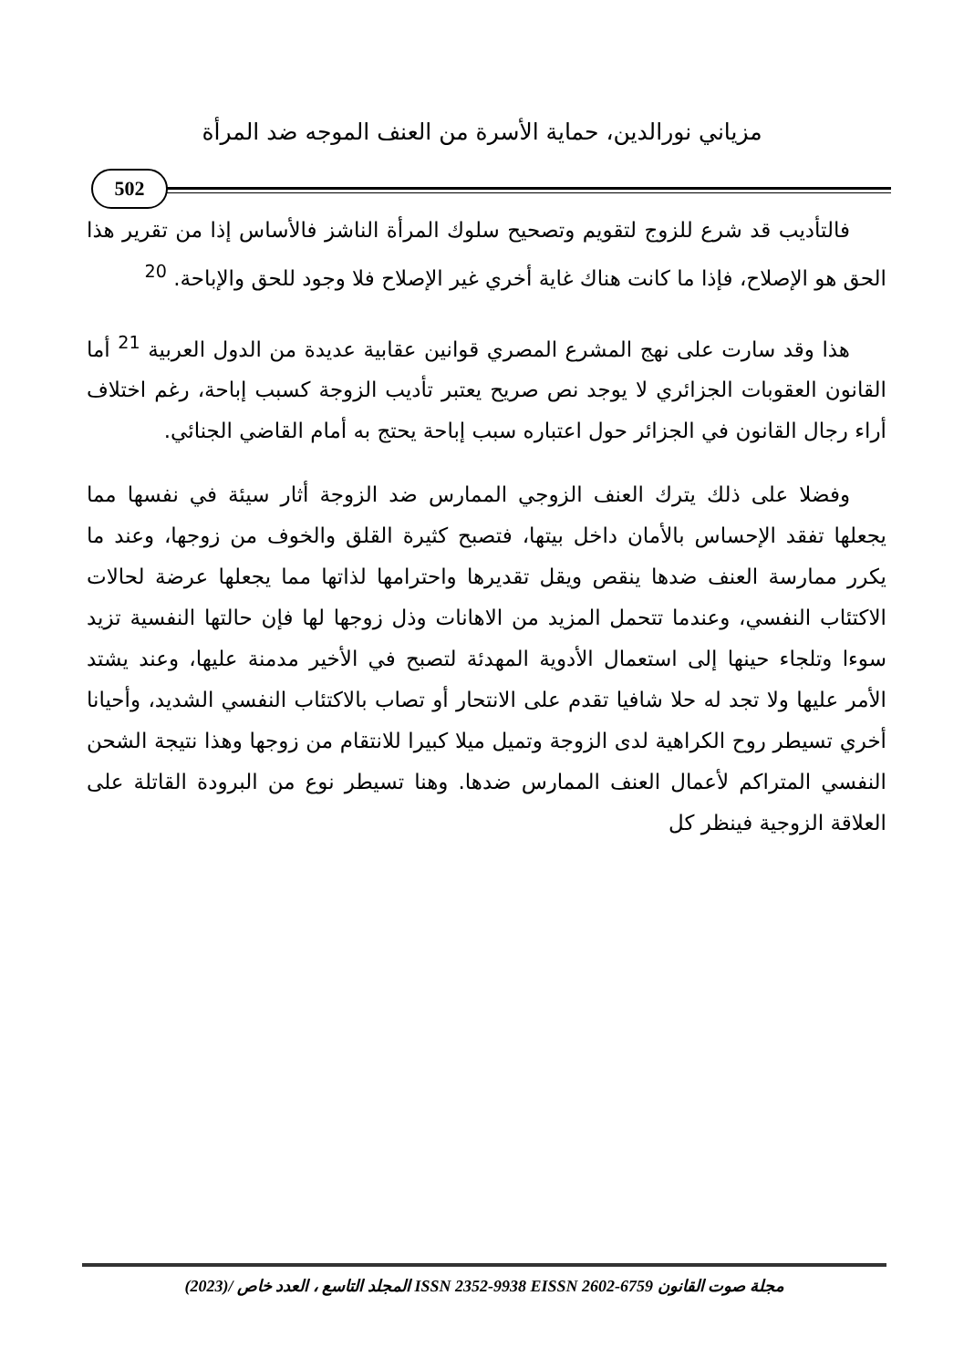مزياني نورالدين، حماية الأسرة من العنف الموجه ضد المرأة
502
فالتأديب قد شرع للزوج لتقويم وتصحيح سلوك المرأة الناشز فالأساس إذا من تقرير هذا الحق هو الإصلاح، فإذا ما كانت هناك غاية أخري غير الإصلاح فلا وجود للحق والإباحة. <sup>20</sup>
هذا وقد سارت على نهج المشرع المصري قوانين عقابية عديدة من الدول العربية <sup>21</sup> أما القانون العقوبات الجزائري لا يوجد نص صريح يعتبر تأديب الزوجة كسبب إباحة، رغم اختلاف أراء رجال القانون في الجزائر حول اعتباره سبب إباحة يحتج به أمام القاضي الجنائي.
وفضلا على ذلك يترك العنف الزوجي الممارس ضد الزوجة أثار سيئة في نفسها مما يجعلها تفقد الإحساس بالأمان داخل بيتها، فتصبح كثيرة القلق والخوف من زوجها، وعند ما يكرر ممارسة العنف ضدها ينقص ويقل تقديرها واحترامها لذاتها مما يجعلها عرضة لحالات الاكتئاب النفسي، وعندما تتحمل المزيد من الاهانات وذل زوجها لها فإن حالتها النفسية تزيد سوءا وتلجاء حينها إلى استعمال الأدوية المهدئة لتصبح في الأخير مدمنة عليها، وعند يشتد الأمر عليها ولا تجد له حلا شافيا تقدم على الانتحار أو تصاب بالاكتئاب النفسي الشديد، وأحيانا أخري تسيطر روح الكراهية لدى الزوجة وتميل ميلا كبيرا للانتقام من زوجها وهذا نتيجة الشحن النفسي المتراكم لأعمال العنف الممارس ضدها. وهنا تسيطر نوع من البرودة القاتلة على العلاقة الزوجية فينظر كل
مجلة صوت القانون ISSN 2352-9938 EISSN 2602-6759 المجلد التاسع ، العدد خاص /(2023)